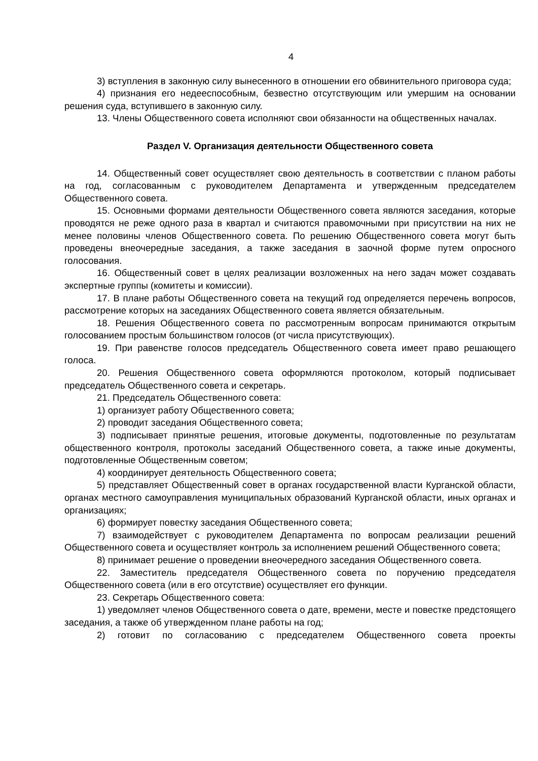4
3) вступления в законную силу вынесенного в отношении его обвинительного приговора суда;
4) признания его недееспособным, безвестно отсутствующим или умершим на основании решения суда, вступившего в законную силу.
13. Члены Общественного совета исполняют свои обязанности на общественных началах.
Раздел V. Организация деятельности Общественного совета
14. Общественный совет осуществляет свою деятельность в соответствии с планом работы на год, согласованным с руководителем Департамента и утвержденным председателем Общественного совета.
15. Основными формами деятельности Общественного совета являются заседания, которые проводятся не реже одного раза в квартал и считаются правомочными при присутствии на них не менее половины членов Общественного совета. По решению Общественного совета могут быть проведены внеочередные заседания, а также заседания в заочной форме путем опросного голосования.
16. Общественный совет в целях реализации возложенных на него задач может создавать экспертные группы (комитеты и комиссии).
17. В плане работы Общественного совета на текущий год определяется перечень вопросов, рассмотрение которых на заседаниях Общественного совета является обязательным.
18. Решения Общественного совета по рассмотренным вопросам принимаются открытым голосованием простым большинством голосов (от числа присутствующих).
19. При равенстве голосов председатель Общественного совета имеет право решающего голоса.
20. Решения Общественного совета оформляются протоколом, который подписывает председатель Общественного совета и секретарь.
21. Председатель Общественного совета:
1) организует работу Общественного совета;
2) проводит заседания Общественного совета;
3) подписывает принятые решения, итоговые документы, подготовленные по результатам общественного контроля, протоколы заседаний Общественного совета, а также иные документы, подготовленные Общественным советом;
4) координирует деятельность Общественного совета;
5) представляет Общественный совет в органах государственной власти Курганской области, органах местного самоуправления муниципальных образований Курганской области, иных органах и организациях;
6) формирует повестку заседания Общественного совета;
7) взаимодействует с руководителем Департамента по вопросам реализации решений Общественного совета и осуществляет контроль за исполнением решений Общественного совета;
8) принимает решение о проведении внеочередного заседания Общественного совета.
22. Заместитель председателя Общественного совета по поручению председателя Общественного совета (или в его отсутствие) осуществляет его функции.
23. Секретарь Общественного совета:
1) уведомляет членов Общественного совета о дате, времени, месте и повестке предстоящего заседания, а также об утвержденном плане работы на год;
2) готовит по согласованию с председателем Общественного совета проекты